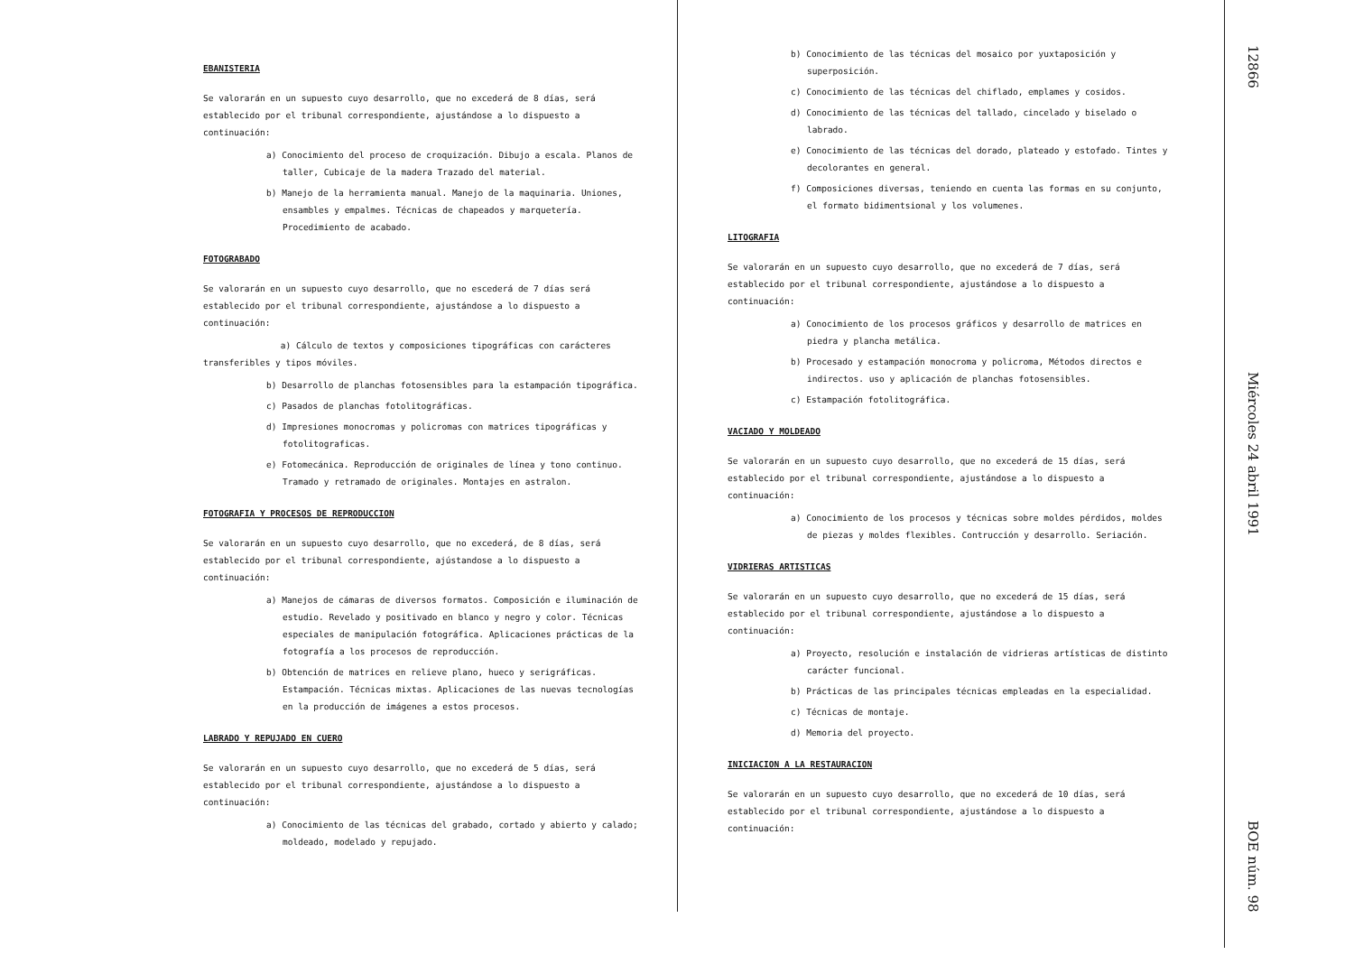EBANISTERIA
Se valorarán en un supuesto cuyo desarrollo, que no excederá de 8 días, será establecido por el tribunal correspondiente, ajustándose a lo dispuesto a continuación:
a) Conocimiento del proceso de croquización. Dibujo a escala. Planos de taller, Cubicaje de la madera Trazado del material.
b) Manejo de la herramienta manual. Manejo de la maquinaria. Uniones, ensambles y empalmes. Técnicas de chapeados y marquetería. Procedimiento de acabado.
FOTOGRABADO
Se valorarán en un supuesto cuyo desarrollo, que no escederá de 7 días será establecido por el tribunal correspondiente, ajustándose a lo dispuesto a continuación:
a) Cálculo de textos y composiciones tipográficas con carácteres transferibles y tipos móviles.
b) Desarrollo de planchas fotosensibles para la estampación tipográfica.
c) Pasados de planchas fotolitográficas.
d) Impresiones monocromas y policromas con matrices tipográficas y fotolitograficas.
e) Fotomecánica. Reproducción de originales de línea y tono continuo. Tramado y retramado de originales. Montajes en astralon.
FOTOGRAFIA Y PROCESOS DE REPRODUCCION
Se valorarán en un supuesto cuyo desarrollo, que no excederá, de 8 días, será establecido por el tribunal correspondiente, ajústandose a lo dispuesto a continuación:
a) Manejos de cámaras de diversos formatos. Composición e iluminación de estudio. Revelado y positivado en blanco y negro y color. Técnicas especiales de manipulación fotográfica. Aplicaciones prácticas de la fotografía a los procesos de reproducción.
b) Obtención de matrices en relieve plano, hueco y serigráficas. Estampación. Técnicas mixtas. Aplicaciones de las nuevas tecnologías en la producción de imágenes a estos procesos.
LABRADO Y REPUJADO EN CUERO
Se valorarán en un supuesto cuyo desarrollo, que no excederá de 5 días, será establecido por el tribunal correspondiente, ajustándose a lo dispuesto a continuación:
a) Conocimiento de las técnicas del grabado, cortado y abierto y calado; moldeado, modelado y repujado.
b) Conocimiento de las técnicas del mosaico por yuxtaposición y superposición.
c) Conocimiento de las técnicas del chiflado, emplames y cosidos.
d) Conocimiento de las técnicas del tallado, cincelado y biselado o labrado.
e) Conocimiento de las técnicas del dorado, plateado y estofado. Tintes y decolorantes en general.
f) Composiciones diversas, teniendo en cuenta las formas en su conjunto, el formato bidimentsional y los volumenes.
LITOGRAFIA
Se valorarán en un supuesto cuyo desarrollo, que no excederá de 7 días, será establecido por el tribunal correspondiente, ajustándose a lo dispuesto a continuación:
a) Conocimiento de los procesos gráficos y desarrollo de matrices en piedra y plancha metálica.
b) Procesado y estampación monocroma y policroma, Métodos directos e indirectos. uso y aplicación de planchas fotosensibles.
c) Estampación fotolitográfica.
VACIADO Y MOLDEADO
Se valorarán en un supuesto cuyo desarrollo, que no excederá de 15 días, será establecido por el tribunal correspondiente, ajustándose a lo dispuesto a continuación:
a) Conocimiento de los procesos y técnicas sobre moldes pérdidos, moldes de piezas y moldes flexibles. Contrucción y desarrollo. Seriación.
VIDRIERAS ARTISTICAS
Se valorarán en un supuesto cuyo desarrollo, que no excederá de 15 días, será establecido por el tribunal correspondiente, ajustándose a lo dispuesto a continuación:
a) Proyecto, resolución e instalación de vidrieras artísticas de distinto carácter funcional.
b) Prácticas de las principales técnicas empleadas en la especialidad.
c) Técnicas de montaje.
d) Memoria del proyecto.
INICIACION A LA RESTAURACION
Se valorarán en un supuesto cuyo desarrollo, que no excederá de 10 días, será establecido por el tribunal correspondiente, ajustándose a lo dispuesto a continuación:
12866 Miércoles 24 abril 1991 BOE núm. 98